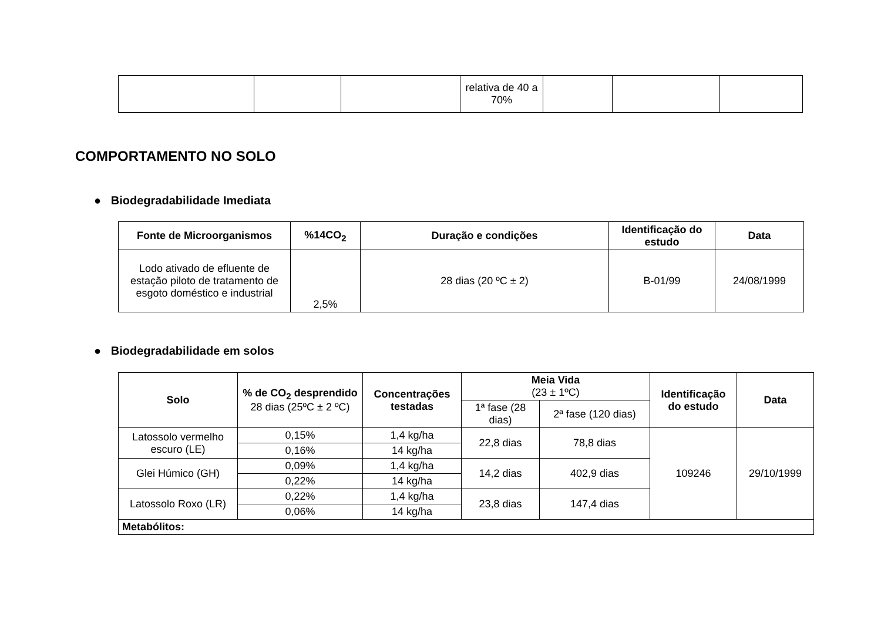| | | | relativa de 40 a 70% | | | |
COMPORTAMENTO NO SOLO
● Biodegradabilidade Imediata
| Fonte de Microorganismos | %14CO<sub>2</sub> | Duração e condições | Identificação do estudo | Data |
| --- | --- | --- | --- | --- |
| Lodo ativado de efluente de estação piloto de tratamento de esgoto doméstico e industrial | 2,5% | 28 dias (20 ºC ± 2) | B-01/99 | 24/08/1999 |
● Biodegradabilidade em solos
| Solo | % de CO<sub>2</sub> desprendido 28 dias (25ºC ± 2 ºC) | Concentrações testadas | Meia Vida (23 ± 1ºC) | | Identificação do estudo | Data |
| --- | --- | --- | --- | --- | --- | --- |
| | | | 1ª fase (28 dias) | 2ª fase (120 dias) | | |
| Latossolo vermelho escuro (LE) | 0,15% | 1,4 kg/ha | 22,8 dias | 78,8 dias | 109246 | 29/10/1999 |
| | 0,16% | 14 kg/ha | | | | |
| Glei Húmico (GH) | 0,09% | 1,4 kg/ha | 14,2 dias | 402,9 dias | | |
| | 0,22% | 14 kg/ha | | | | |
| Latossolo Roxo (LR) | 0,22% | 1,4 kg/ha | 23,8 dias | 147,4 dias | | |
| | 0,06% | 14 kg/ha | | | | |
| Metabólitos: | | | | | | |